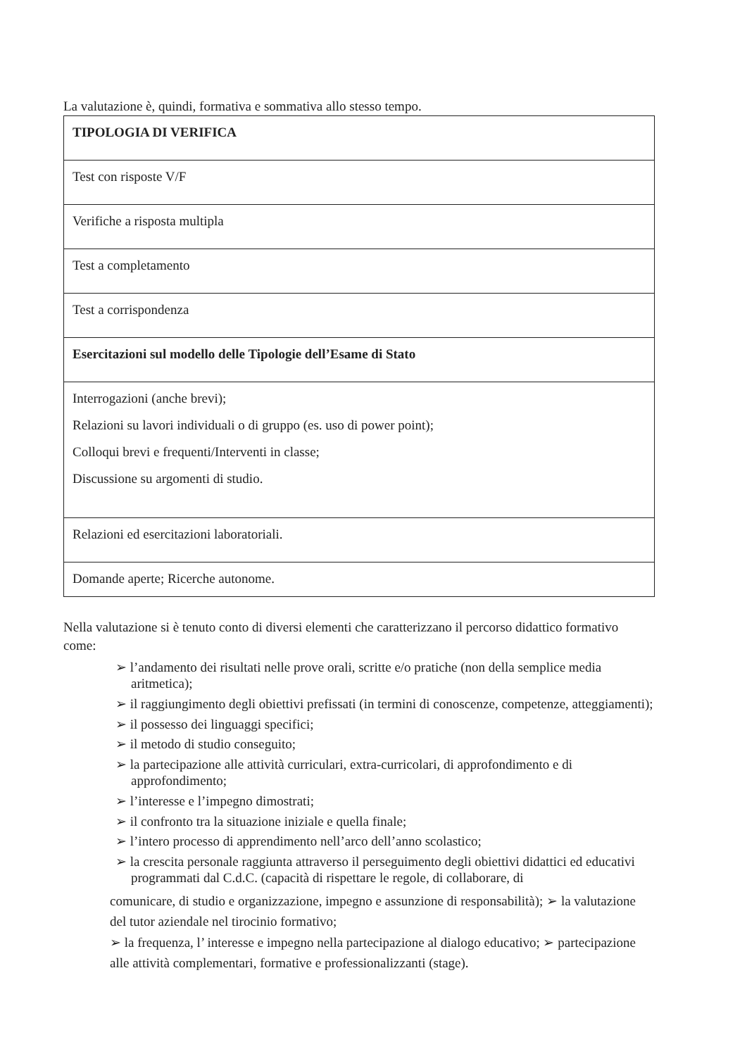La valutazione è, quindi, formativa e sommativa allo stesso tempo.
| TIPOLOGIA DI VERIFICA |
| Test con risposte V/F |
| Verifiche a risposta multipla |
| Test a completamento |
| Test a corrispondenza |
| Esercitazioni sul modello delle Tipologie dell’Esame di Stato |
| Interrogazioni (anche brevi); Relazioni su lavori individuali o di gruppo (es. uso di power point); Colloqui brevi e frequenti/Interventi in classe; Discussione su argomenti di studio. |
| Relazioni ed esercitazioni laboratoriali. |
| Domande aperte; Ricerche autonome. |
Nella valutazione si è tenuto conto di diversi elementi che caratterizzano il percorso didattico formativo come:
➢ l’andamento dei risultati nelle prove orali, scritte e/o pratiche (non della semplice media aritmetica);
➢ il raggiungimento degli obiettivi prefissati (in termini di conoscenze, competenze, atteggiamenti);
➢ il possesso dei linguaggi specifici;
➢ il metodo di studio conseguito;
➢ la partecipazione alle attività curriculari, extra-curricolari, di approfondimento e di approfondimento;
➢ l’interesse e l’impegno dimostrati;
➢ il confronto tra la situazione iniziale e quella finale;
➢ l’intero processo di apprendimento nell’arco dell’anno scolastico;
➢ la crescita personale raggiunta attraverso il perseguimento degli obiettivi didattici ed educativi programmati dal C.d.C. (capacità di rispettare le regole, di collaborare, di
comunicare, di studio e organizzazione, impegno e assunzione di responsabilità); ➢ la valutazione del tutor aziendale nel tirocinio formativo;
➢ la frequenza, l’ interesse e impegno nella partecipazione al dialogo educativo; ➢ partecipazione alle attività complementari, formative e professionalizzanti (stage).